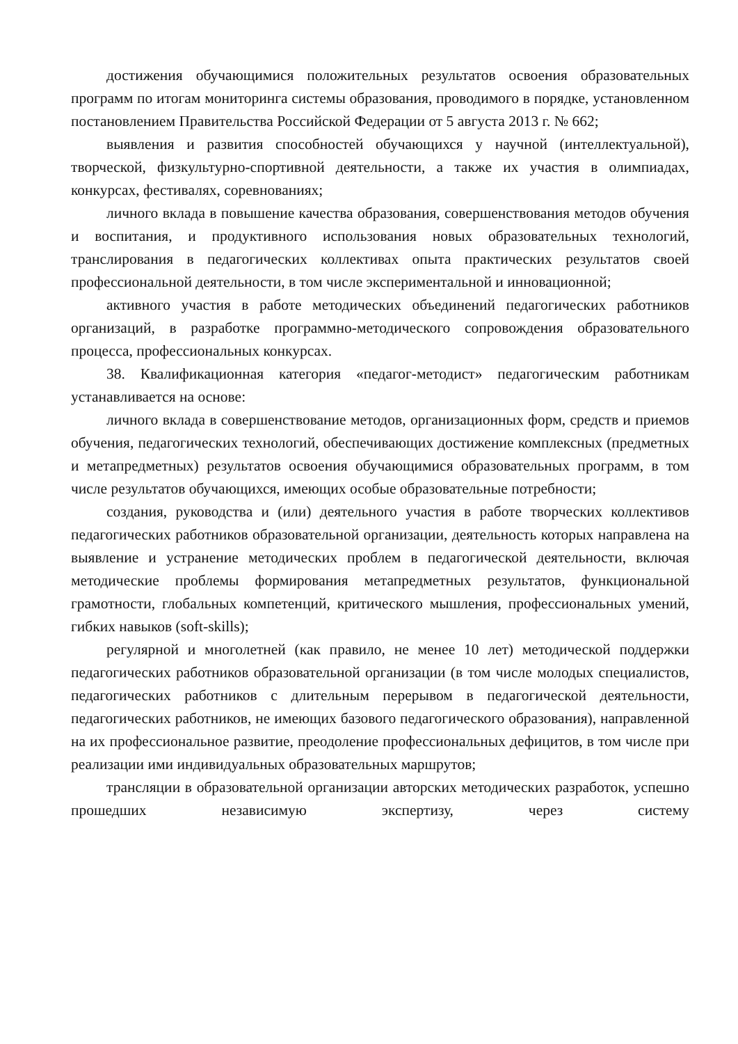достижения обучающимися положительных результатов освоения образовательных программ по итогам мониторинга системы образования, проводимого в порядке, установленном постановлением Правительства Российской Федерации от 5 августа 2013 г. № 662;
выявления и развития способностей обучающихся у научной (интеллектуальной), творческой, физкультурно-спортивной деятельности, а также их участия в олимпиадах, конкурсах, фестивалях, соревнованиях;
личного вклада в повышение качества образования, совершенствования методов обучения и воспитания, и продуктивного использования новых образовательных технологий, транслирования в педагогических коллективах опыта практических результатов своей профессиональной деятельности, в том числе экспериментальной и инновационной;
активного участия в работе методических объединений педагогических работников организаций, в разработке программно-методического сопровождения образовательного процесса, профессиональных конкурсах.
38. Квалификационная категория «педагог-методист» педагогическим работникам устанавливается на основе:
личного вклада в совершенствование методов, организационных форм, средств и приемов обучения, педагогических технологий, обеспечивающих достижение комплексных (предметных и метапредметных) результатов освоения обучающимися образовательных программ, в том числе результатов обучающихся, имеющих особые образовательные потребности;
создания, руководства и (или) деятельного участия в работе творческих коллективов педагогических работников образовательной организации, деятельность которых направлена на выявление и устранение методических проблем в педагогической деятельности, включая методические проблемы формирования метапредметных результатов, функциональной грамотности, глобальных компетенций, критического мышления, профессиональных умений, гибких навыков (soft-skills);
регулярной и многолетней (как правило, не менее 10 лет) методической поддержки педагогических работников образовательной организации (в том числе молодых специалистов, педагогических работников с длительным перерывом в педагогической деятельности, педагогических работников, не имеющих базового педагогического образования), направленной на их профессиональное развитие, преодоление профессиональных дефицитов, в том числе при реализации ими индивидуальных образовательных маршрутов;
трансляции в образовательной организации авторских методических разработок, успешно прошедших независимую экспертизу, через систему